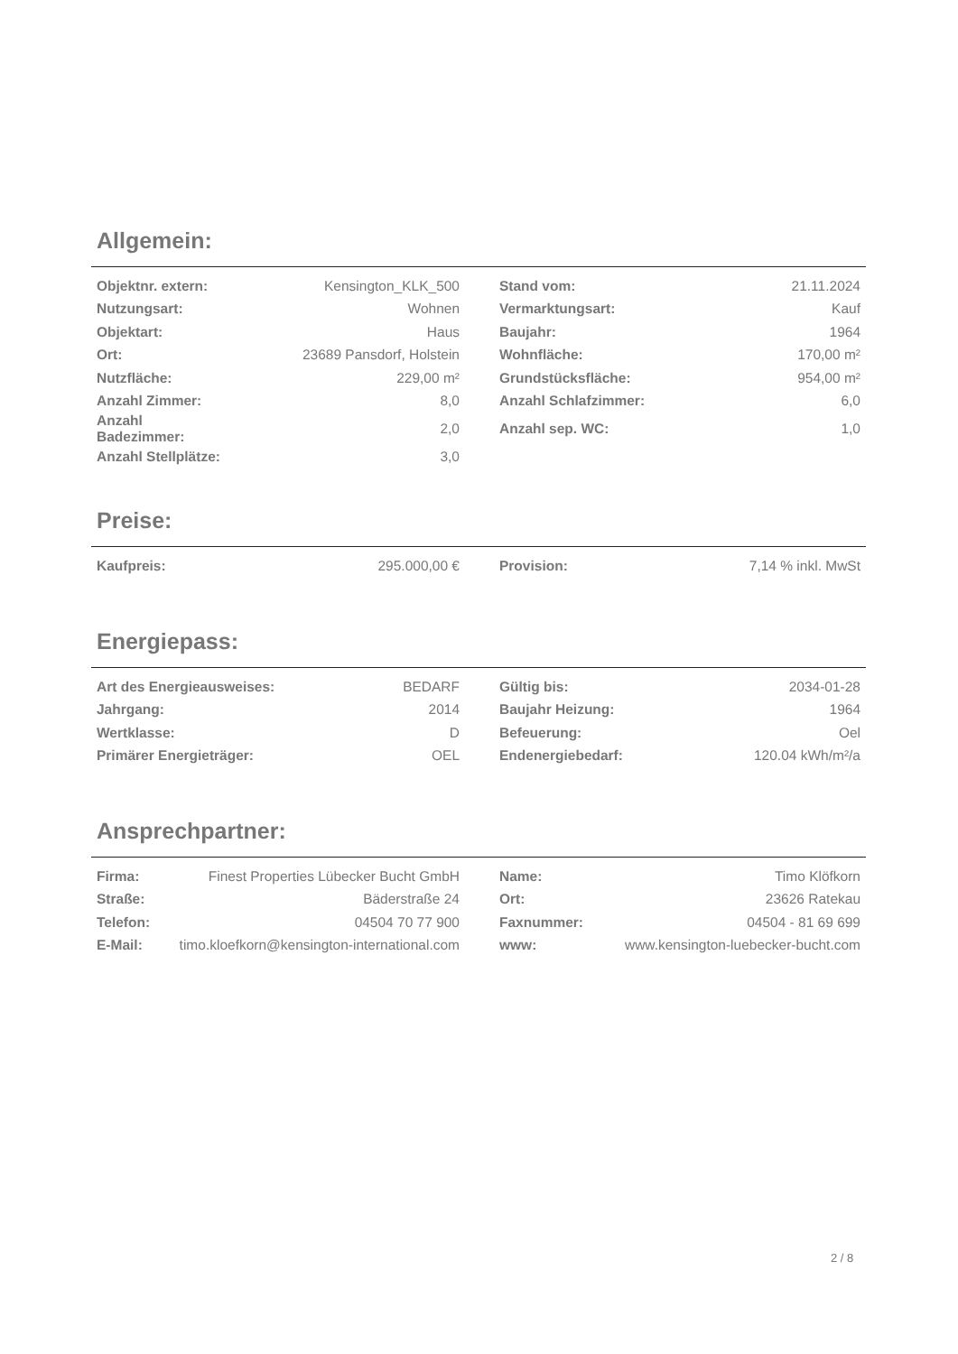Allgemein:
| Objektnr. extern: | Kensington_KLK_500 | | Stand vom: | 21.11.2024 |
| Nutzungsart: | Wohnen | | Vermarktungsart: | Kauf |
| Objektart: | Haus | | Baujahr: | 1964 |
| Ort: | 23689 Pansdorf, Holstein | | Wohnfläche: | 170,00 m² |
| Nutzfläche: | 229,00 m² | | Grundstücksfläche: | 954,00 m² |
| Anzahl Zimmer: | 8,0 | | Anzahl Schlafzimmer: | 6,0 |
| Anzahl Badezimmer: | 2,0 | | Anzahl sep. WC: | 1,0 |
| Anzahl Stellplätze: | 3,0 | | | |
Preise:
| Kaufpreis: | 295.000,00 € | | Provision: | 7,14 % inkl. MwSt |
Energiepass:
| Art des Energieausweises: | BEDARF | | Gültig bis: | 2034-01-28 |
| Jahrgang: | 2014 | | Baujahr Heizung: | 1964 |
| Wertklasse: | D | | Befeuerung: | Oel |
| Primärer Energieträger: | OEL | | Endenergiebedarf: | 120.04 kWh/m²/a |
Ansprechpartner:
| Firma: | Finest Properties Lübecker Bucht GmbH | | Name: | Timo Klöfkorn |
| Straße: | Bäderstraße 24 | | Ort: | 23626 Ratekau |
| Telefon: | 04504 70 77 900 | | Faxnummer: | 04504 - 81 69 699 |
| E-Mail: | timo.kloefkorn@kensington-international.com | | www: | www.kensington-luebecker-bucht.com |
2 / 8